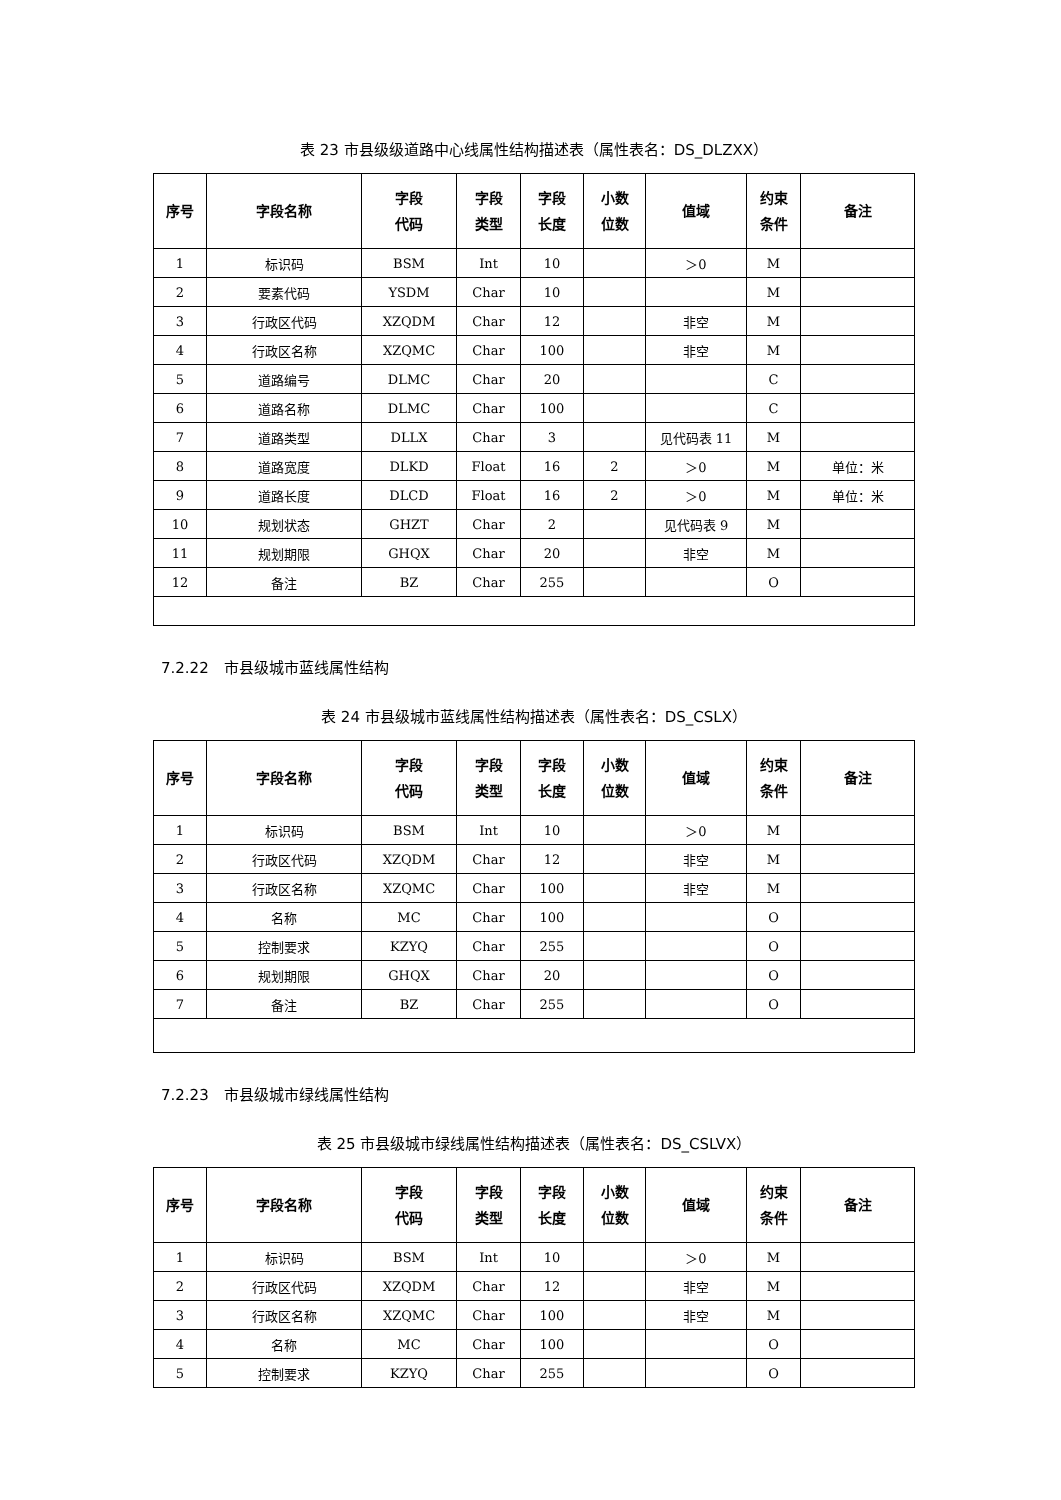表 23 市县级级道路中心线属性结构描述表（属性表名：DS_DLZXX）
| 序号 | 字段名称 | 字段 代码 | 字段 类型 | 字段 长度 | 小数 位数 | 值域 | 约束 条件 | 备注 |
| --- | --- | --- | --- | --- | --- | --- | --- | --- |
| 1 | 标识码 | BSM | Int | 10 | | ＞0 | M | |
| 2 | 要素代码 | YSDM | Char | 10 | | | M | |
| 3 | 行政区代码 | XZQDM | Char | 12 | | 非空 | M | |
| 4 | 行政区名称 | XZQMC | Char | 100 | | 非空 | M | |
| 5 | 道路编号 | DLMC | Char | 20 | | | C | |
| 6 | 道路名称 | DLMC | Char | 100 | | | C | |
| 7 | 道路类型 | DLLX | Char | 3 | | 见代码表 11 | M | |
| 8 | 道路宽度 | DLKD | Float | 16 | 2 | ＞0 | M | 单位：米 |
| 9 | 道路长度 | DLCD | Float | 16 | 2 | ＞0 | M | 单位：米 |
| 10 | 规划状态 | GHZT | Char | 2 | | 见代码表 9 | M | |
| 11 | 规划期限 | GHQX | Char | 20 | | 非空 | M | |
| 12 | 备注 | BZ | Char | 255 | | | O | |
7.2.22　市县级城市蓝线属性结构
表 24 市县级城市蓝线属性结构描述表（属性表名：DS_CSLX）
| 序号 | 字段名称 | 字段 代码 | 字段 类型 | 字段 长度 | 小数 位数 | 值域 | 约束 条件 | 备注 |
| --- | --- | --- | --- | --- | --- | --- | --- | --- |
| 1 | 标识码 | BSM | Int | 10 | | ＞0 | M | |
| 2 | 行政区代码 | XZQDM | Char | 12 | | 非空 | M | |
| 3 | 行政区名称 | XZQMC | Char | 100 | | 非空 | M | |
| 4 | 名称 | MC | Char | 100 | | | O | |
| 5 | 控制要求 | KZYQ | Char | 255 | | | O | |
| 6 | 规划期限 | GHQX | Char | 20 | | | O | |
| 7 | 备注 | BZ | Char | 255 | | | O | |
7.2.23　市县级城市绿线属性结构
表 25 市县级城市绿线属性结构描述表（属性表名：DS_CSLVX）
| 序号 | 字段名称 | 字段 代码 | 字段 类型 | 字段 长度 | 小数 位数 | 值域 | 约束 条件 | 备注 |
| --- | --- | --- | --- | --- | --- | --- | --- | --- |
| 1 | 标识码 | BSM | Int | 10 | | ＞0 | M | |
| 2 | 行政区代码 | XZQDM | Char | 12 | | 非空 | M | |
| 3 | 行政区名称 | XZQMC | Char | 100 | | 非空 | M | |
| 4 | 名称 | MC | Char | 100 | | | O | |
| 5 | 控制要求 | KZYQ | Char | 255 | | | O | |